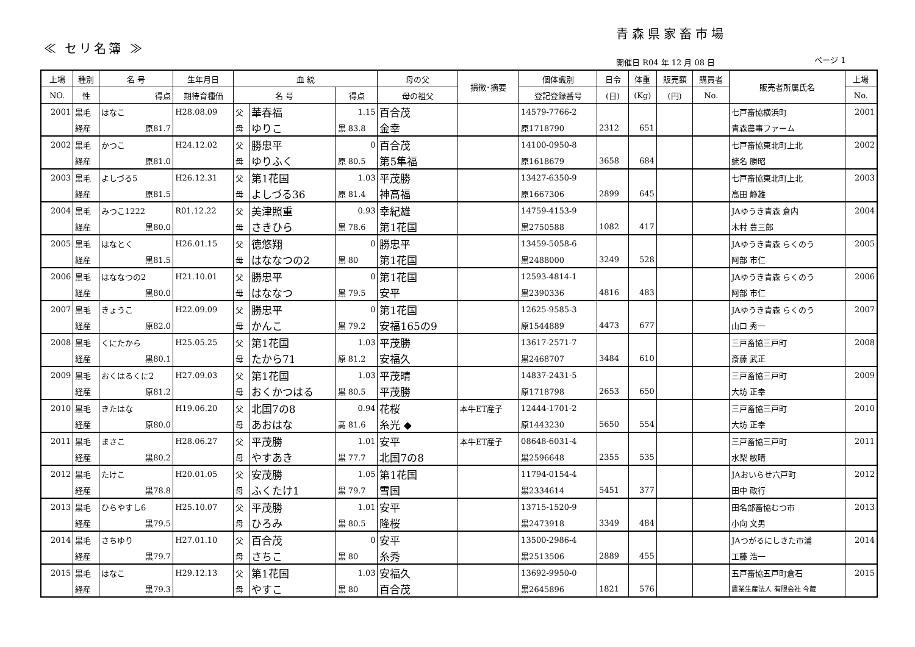青森県家畜市場
≪ セリ名簿 ≫
開催日 R04 年 12 月 08 日 ページ 1
| 上場 | 種別 | 名 号 | 生年月日 | 血 統 | | | 母の父 | 損徴･摘要 | 個体識別 | 日令 | 体重 | 販売額 | 購買者 | 販売者所属氏名 | 上場 |
| --- | --- | --- | --- | --- | --- | --- | --- | --- | --- | --- | --- | --- | --- | --- | --- |
| NO. | 性 | 得点 | 期待育種価 | 名 号 | | 得点 | 母の祖父 | | 登記登録番号 | (日) | (Kg) | (円) | No. | | No. |
| 2001 | 黒毛 | はなこ | H28.08.09 | 父 | 華春福 | 1.15 | 百合茂 | | 14579-7766-2 | | | | | 七戸畜協横浜町 | 2001 |
| | 経産 | 原81.7 | | 母 | ゆりこ | 黒 83.8 | 金幸 | | 原1718790 | 2312 | 651 | | | 青森農事ファーム | |
| 2002 | 黒毛 | かつこ | H24.12.02 | 父 | 勝忠平 | 0 | 百合茂 | | 14100-0950-8 | | | | | 七戸畜協東北町上北 | 2002 |
| | 経産 | 原81.0 | | 母 | ゆりふく | 原 80.5 | 第5隼福 | | 原1618679 | 3658 | 684 | | | 蛯名 勝昭 | |
| 2003 | 黒毛 | よしづる5 | H26.12.31 | 父 | 第1花国 | 1.03 | 平茂勝 | | 13427-6350-9 | | | | | 七戸畜協東北町上北 | 2003 |
| | 経産 | 原81.5 | | 母 | よしづる36 | 原 81.4 | 神高福 | | 原1667306 | 2899 | 645 | | | 高田 静雄 | |
| 2004 | 黒毛 | みつこ1222 | R01.12.22 | 父 | 美津照重 | 0.93 | 幸紀雄 | | 14759-4153-9 | | | | | JAゆうき青森 倉内 | 2004 |
| | 経産 | 黒80.0 | | 母 | さきひら | 黒 78.6 | 第1花国 | | 黒2750588 | 1082 | 417 | | | 木村 豊三郎 | |
| 2005 | 黒毛 | はなとく | H26.01.15 | 父 | 徳悠翔 | 0 | 勝忠平 | | 13459-5058-6 | | | | | JAゆうき青森 らくのう | 2005 |
| | 経産 | 黒81.5 | | 母 | はななつの2 | 黒 80 | 第1花国 | | 黒2488000 | 3249 | 528 | | | 阿部 市仁 | |
| 2006 | 黒毛 | はななつの2 | H21.10.01 | 父 | 勝忠平 | 0 | 第1花国 | | 12593-4814-1 | | | | | JAゆうき青森 らくのう | 2006 |
| | 経産 | 黒80.0 | | 母 | はななつ | 黒 79.5 | 安平 | | 黒2390336 | 4816 | 483 | | | 阿部 市仁 | |
| 2007 | 黒毛 | きょうこ | H22.09.09 | 父 | 勝忠平 | 0 | 第1花国 | | 12625-9585-3 | | | | | JAゆうき青森 らくのう | 2007 |
| | 経産 | 原82.0 | | 母 | かんこ | 黒 79.2 | 安福165の9 | | 原1544889 | 4473 | 677 | | | 山口 秀一 | |
| 2008 | 黒毛 | くにたから | H25.05.25 | 父 | 第1花国 | 1.03 | 平茂勝 | | 13617-2571-7 | | | | | 三戸畜協三戸町 | 2008 |
| | 経産 | 黒80.1 | | 母 | たから71 | 原 81.2 | 安福久 | | 黒2468707 | 3484 | 610 | | | 斎藤 武正 | |
| 2009 | 黒毛 | おくはるくに2 | H27.09.03 | 父 | 第1花国 | 1.03 | 平茂晴 | | 14837-2431-5 | | | | | 三戸畜協三戸町 | 2009 |
| | 経産 | 原81.2 | | 母 | おくかつはる | 黒 80.5 | 平茂勝 | | 原1718798 | 2653 | 650 | | | 大坊 正幸 | |
| 2010 | 黒毛 | きたはな | H19.06.20 | 父 | 北国7の8 | 0.94 | 花桜 | 本牛ET産子 | 12444-1701-2 | | | | | 三戸畜協三戸町 | 2010 |
| | 経産 | 原80.0 | | 母 | あおはな | 高 81.6 | 糸光 ◆ | | 原1443230 | 5650 | 554 | | | 大坊 正幸 | |
| 2011 | 黒毛 | まさこ | H28.06.27 | 父 | 平茂勝 | 1.01 | 安平 | 本牛ET産子 | 08648-6031-4 | | | | | 三戸畜協三戸町 | 2011 |
| | 経産 | 黒80.2 | | 母 | やすあき | 黒 77.7 | 北国7の8 | | 黒2596648 | 2355 | 535 | | | 水梨 敏晴 | |
| 2012 | 黒毛 | たけこ | H20.01.05 | 父 | 安茂勝 | 1.05 | 第1花国 | | 11794-0154-4 | | | | | JAおいらせ六戸町 | 2012 |
| | 経産 | 黒78.8 | | 母 | ふくたけ1 | 黒 79.7 | 雪国 | | 黒2334614 | 5451 | 377 | | | 田中 政行 | |
| 2013 | 黒毛 | ひらやすし6 | H25.10.07 | 父 | 平茂勝 | 1.01 | 安平 | | 13715-1520-9 | | | | | 田名部畜協むつ市 | 2013 |
| | 経産 | 黒79.5 | | 母 | ひろみ | 黒 80.5 | 隆桜 | | 黒2473918 | 3349 | 484 | | | 小向 文男 | |
| 2014 | 黒毛 | さちゆり | H27.01.10 | 父 | 百合茂 | 0 | 安平 | | 13500-2986-4 | | | | | JAつがるにしきた市浦 | 2014 |
| | 経産 | 黒79.7 | | 母 | さちこ | 黒 80 | 糸秀 | | 黒2513506 | 2889 | 455 | | | 工藤 浩一 | |
| 2015 | 黒毛 | はなこ | H29.12.13 | 父 | 第1花国 | 1.03 | 安福久 | | 13692-9950-0 | | | | | 五戸畜協五戸町倉石 | 2015 |
| | 経産 | 黒79.3 | | 母 | やすこ | 黒 80 | 百合茂 | | 黒2645896 | 1821 | 576 | | | 農業生産法人 有限会社 今蔵 | |